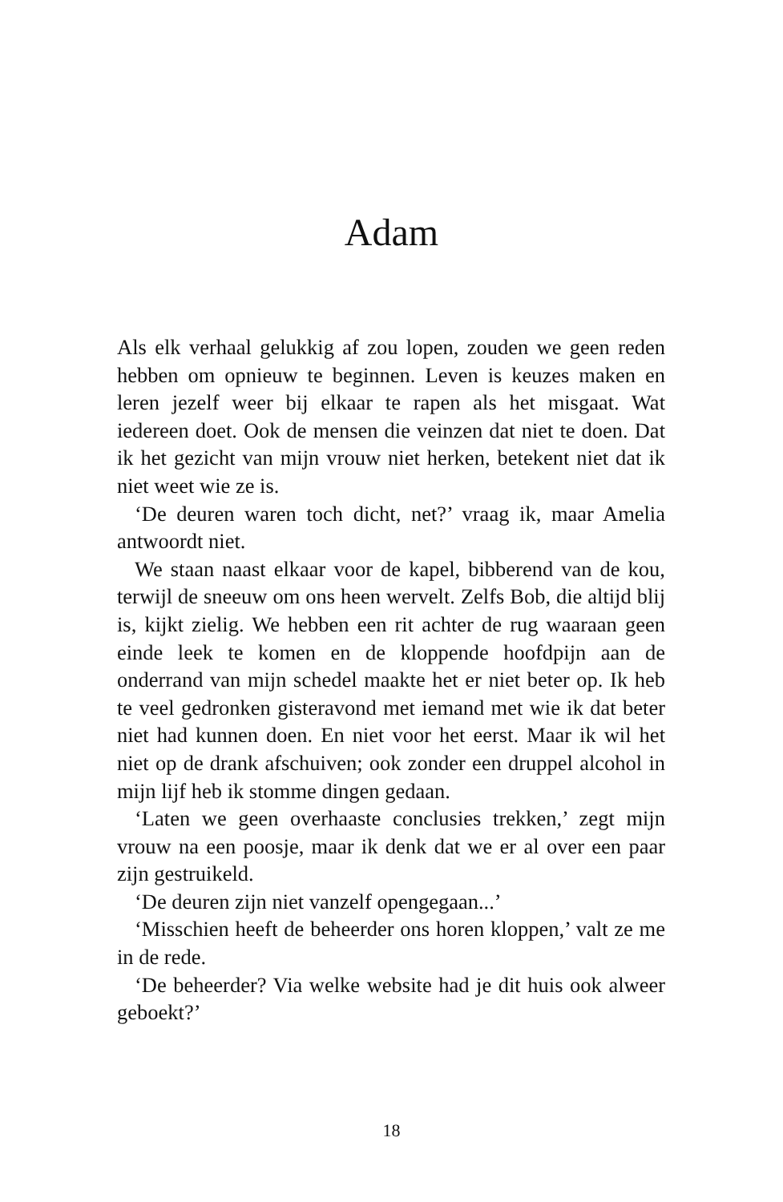Adam
Als elk verhaal gelukkig af zou lopen, zouden we geen reden hebben om opnieuw te beginnen. Leven is keuzes maken en leren jezelf weer bij elkaar te rapen als het misgaat. Wat iedereen doet. Ook de mensen die veinzen dat niet te doen. Dat ik het gezicht van mijn vrouw niet herken, betekent niet dat ik niet weet wie ze is.
‘De deuren waren toch dicht, net?’ vraag ik, maar Amelia antwoordt niet.
We staan naast elkaar voor de kapel, bibberend van de kou, terwijl de sneeuw om ons heen wervelt. Zelfs Bob, die altijd blij is, kijkt zielig. We hebben een rit achter de rug waaraan geen einde leek te komen en de kloppende hoofdpijn aan de onderrand van mijn schedel maakte het er niet beter op. Ik heb te veel gedronken gisteravond met iemand met wie ik dat beter niet had kunnen doen. En niet voor het eerst. Maar ik wil het niet op de drank afschuiven; ook zonder een druppel alcohol in mijn lijf heb ik stomme dingen gedaan.
‘Laten we geen overhaaste conclusies trekken,’ zegt mijn vrouw na een poosje, maar ik denk dat we er al over een paar zijn gestruikeld.
‘De deuren zijn niet vanzelf opengegaan...’
‘Misschien heeft de beheerder ons horen kloppen,’ valt ze me in de rede.
‘De beheerder? Via welke website had je dit huis ook alweer geboekt?’
18